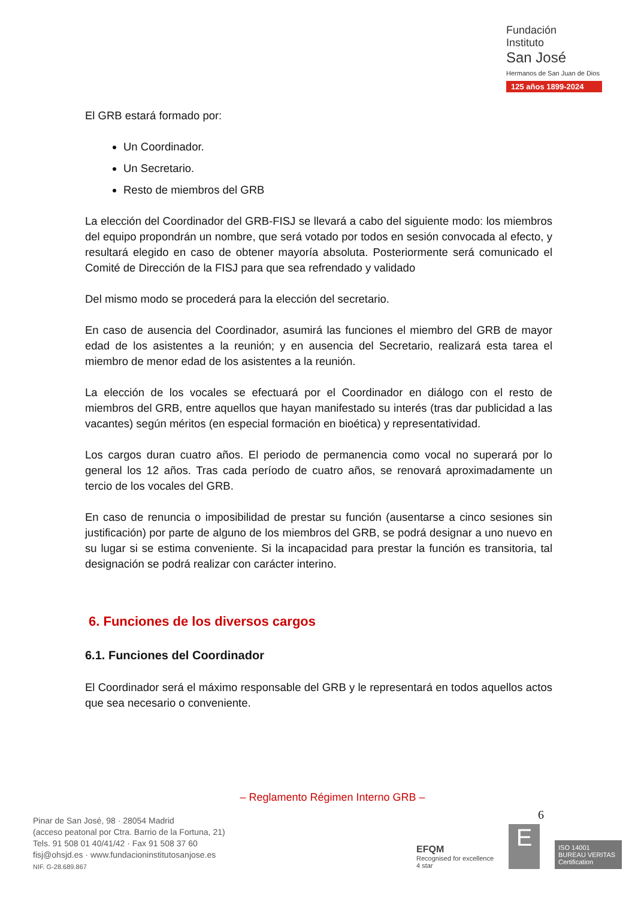Fundación
Instituto
San José
Hermanos de San Juan de Dios
125 años 1899-2024
El GRB estará formado por:
Un Coordinador.
Un Secretario.
Resto de miembros del GRB
La elección del Coordinador del GRB-FISJ se llevará a cabo del siguiente modo: los miembros del equipo propondrán un nombre, que será votado por todos en sesión convocada al efecto, y resultará elegido en caso de obtener mayoría absoluta. Posteriormente será comunicado el Comité de Dirección de la FISJ para que sea refrendado y validado
Del mismo modo se procederá para la elección del secretario.
En caso de ausencia del Coordinador, asumirá las funciones el miembro del GRB de mayor edad de los asistentes a la reunión; y en ausencia del Secretario, realizará esta tarea el miembro de menor edad de los asistentes a la reunión.
La elección de los vocales se efectuará por el Coordinador en diálogo con el resto de miembros del GRB, entre aquellos que hayan manifestado su interés (tras dar publicidad a las vacantes) según méritos (en especial formación en bioética) y representatividad.
Los cargos duran cuatro años. El periodo de permanencia como vocal no superará por lo general los 12 años. Tras cada período de cuatro años, se renovará aproximadamente un tercio de los vocales del GRB.
En caso de renuncia o imposibilidad de prestar su función (ausentarse a cinco sesiones sin justificación) por parte de alguno de los miembros del GRB, se podrá designar a uno nuevo en su lugar si se estima conveniente. Si la incapacidad para prestar la función es transitoria, tal designación se podrá realizar con carácter interino.
6. Funciones de los diversos cargos
6.1. Funciones del Coordinador
El Coordinador será el máximo responsable del GRB y le representará en todos aquellos actos que sea necesario o conveniente.
– Reglamento Régimen Interno GRB –
6
Pinar de San José, 98 · 28054 Madrid
(acceso peatonal por Ctra. Barrio de la Fortuna, 21)
Tels. 91 508 01 40/41/42 · Fax 91 508 37 60
fisj@ohsjd.es · www.fundacioninstitutosanjose.es
NIF. G-28.689.867
EFQM
Recognised for excellence
4 star
E
ISO 14001
BUREAU VERITAS
Certification